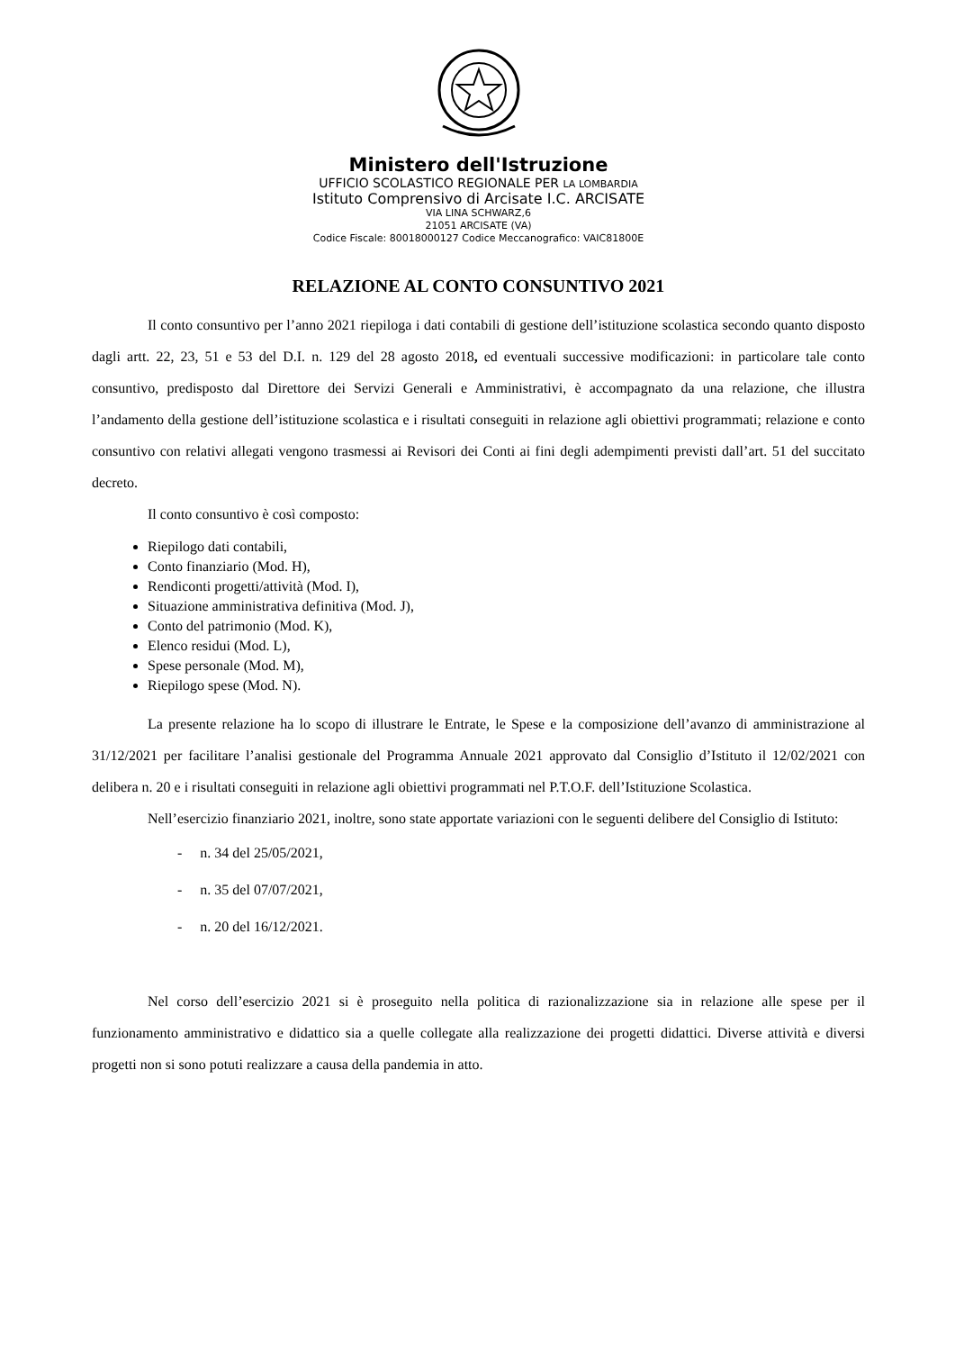Ministero dell'Istruzione
UFFICIO SCOLASTICO REGIONALE PER LA LOMBARDIA
Istituto Comprensivo di Arcisate I.C. ARCISATE
VIA LINA SCHWARZ,6
21051 ARCISATE (VA)
Codice Fiscale: 80018000127 Codice Meccanografico: VAIC81800E
RELAZIONE AL CONTO CONSUNTIVO 2021
Il conto consuntivo per l’anno 2021 riepiloga i dati contabili di gestione dell’istituzione scolastica secondo quanto disposto dagli artt. 22, 23, 51 e 53 del D.I. n. 129 del 28 agosto 2018, ed eventuali successive modificazioni: in particolare tale conto consuntivo, predisposto dal Direttore dei Servizi Generali e Amministrativi, è accompagnato da una relazione, che illustra l’andamento della gestione dell’istituzione scolastica e i risultati conseguiti in relazione agli obiettivi programmati; relazione e conto consuntivo con relativi allegati vengono trasmessi ai Revisori dei Conti ai fini degli adempimenti previsti dall’art. 51 del succitato decreto.
Il conto consuntivo è così composto:
Riepilogo dati contabili,
Conto finanziario (Mod. H),
Rendiconti progetti/attività (Mod. I),
Situazione amministrativa definitiva (Mod. J),
Conto del patrimonio (Mod. K),
Elenco residui (Mod. L),
Spese personale (Mod. M),
Riepilogo spese (Mod. N).
La presente relazione ha lo scopo di illustrare le Entrate, le Spese e la composizione dell’avanzo di amministrazione al 31/12/2021 per facilitare l’analisi gestionale del Programma Annuale 2021 approvato dal Consiglio d’Istituto il 12/02/2021 con delibera n. 20 e i risultati conseguiti in relazione agli obiettivi programmati nel P.T.O.F. dell’Istituzione Scolastica.
Nell’esercizio finanziario 2021, inoltre, sono state apportate variazioni con le seguenti delibere del Consiglio di Istituto:
- n. 34 del 25/05/2021,
- n. 35 del 07/07/2021,
- n. 20 del 16/12/2021.
Nel corso dell’esercizio 2021 si è proseguito nella politica di razionalizzazione sia in relazione alle spese per il funzionamento amministrativo e didattico sia a quelle collegate alla realizzazione dei progetti didattici. Diverse attività e diversi progetti non si sono potuti realizzare a causa della pandemia in atto.